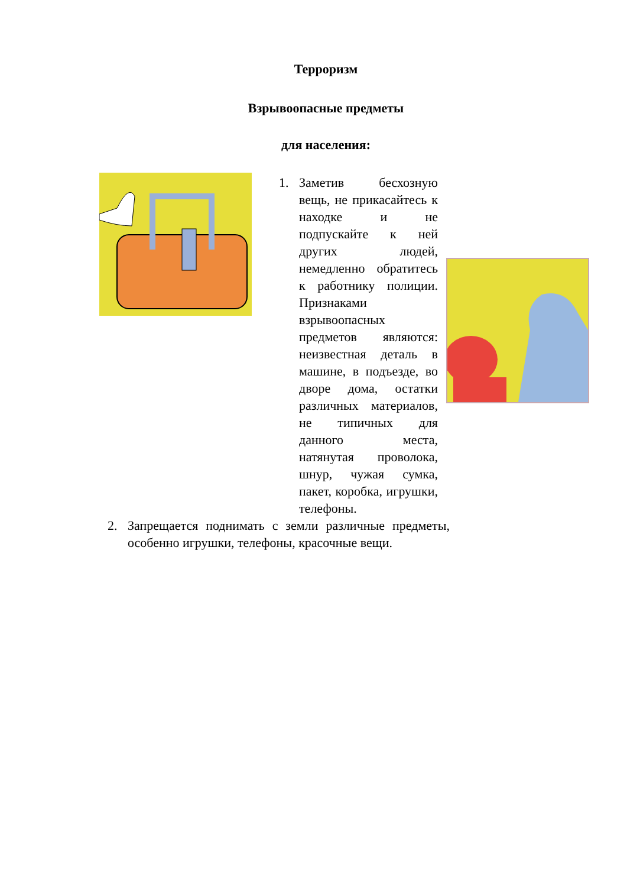Терроризм
Взрывоопасные предметы
для населения:
1. Заметив бесхозную вещь, не прикасайтесь к находке и не подпускайте к ней других людей, немедленно обратитесь к работнику полиции. Признаками взрывоопасных предметов являются: неизвестная деталь в машине, в подъезде, во дворе дома, остатки различных материалов, не типичных для данного места, натянутая проволока, шнур, чужая сумка, пакет, коробка, игрушки, телефоны.
2. Запрещается поднимать с земли различные предметы, особенно игрушки, телефоны, красочные вещи.